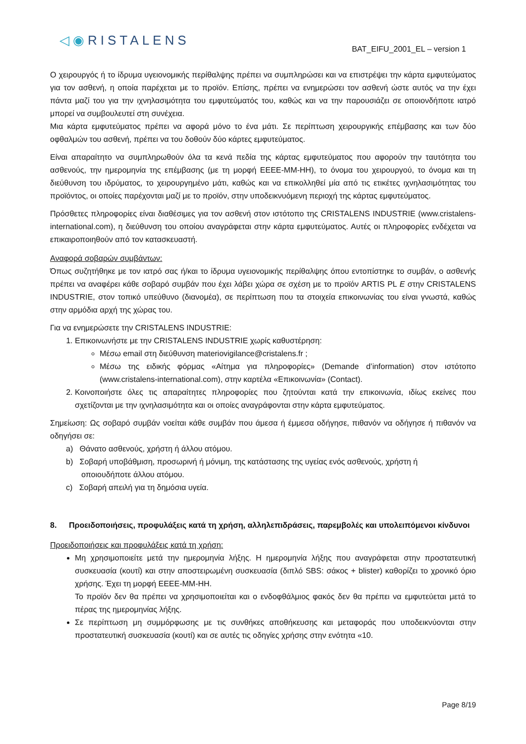◁◉RISTALENS
BAT_EIFU_2001_EL – version 1
Ο χειρουργός ή το ίδρυμα υγειονομικής περίθαλψης πρέπει να συμπληρώσει και να επιστρέψει την κάρτα εμφυτεύματος για τον ασθενή, η οποία παρέχεται με το προϊόν. Επίσης, πρέπει να ενημερώσει τον ασθενή ώστε αυτός να την έχει πάντα μαζί του για την ιχνηλασιμότητα του εμφυτεύματός του, καθώς και να την παρουσιάζει σε οποιονδήποτε ιατρό μπορεί να συμβουλευτεί στη συνέχεια.
Μια κάρτα εμφυτεύματος πρέπει να αφορά μόνο το ένα μάτι. Σε περίπτωση χειρουργικής επέμβασης και των δύο οφθαλμών του ασθενή, πρέπει να του δοθούν δύο κάρτες εμφυτεύματος.
Είναι απαραίτητο να συμπληρωθούν όλα τα κενά πεδία της κάρτας εμφυτεύματος που αφορούν την ταυτότητα του ασθενούς, την ημερομηνία της επέμβασης (με τη μορφή ΕΕΕΕ-ΜΜ-ΗΗ), το όνομα του χειρουργού, το όνομα και τη διεύθυνση του ιδρύματος, το χειρουργημένο μάτι, καθώς και να επικολληθεί μία από τις ετικέτες ιχνηλασιμότητας του προϊόντος, οι οποίες παρέχονται μαζί με το προϊόν, στην υποδεικνυόμενη περιοχή της κάρτας εμφυτεύματος.
Πρόσθετες πληροφορίες είναι διαθέσιμες για τον ασθενή στον ιστότοπο της CRISTALENS INDUSTRIE (www.cristalens-international.com), η διεύθυνση του οποίου αναγράφεται στην κάρτα εμφυτεύματος. Αυτές οι πληροφορίες ενδέχεται να επικαιροποιηθούν από τον κατασκευαστή.
Αναφορά σοβαρών συμβάντων:
Όπως συζητήθηκε με τον ιατρό σας ή/και το ίδρυμα υγειονομικής περίθαλψης όπου εντοπίστηκε το συμβάν, ο ασθενής πρέπει να αναφέρει κάθε σοβαρό συμβάν που έχει λάβει χώρα σε σχέση με το προϊόν ARTIS PL E στην CRISTALENS INDUSTRIE, στον τοπικό υπεύθυνο (διανομέα), σε περίπτωση που τα στοιχεία επικοινωνίας του είναι γνωστά, καθώς στην αρμόδια αρχή της χώρας του.
Για να ενημερώσετε την CRISTALENS INDUSTRIE:
1. Επικοινωνήστε με την CRISTALENS INDUSTRIE χωρίς καθυστέρηση:
Μέσω email στη διεύθυνση materiovigilance@cristalens.fr ;
Μέσω της ειδικής φόρμας «Αίτημα για πληροφορίες» (Demande d’information) στον ιστότοπο (www.cristalens-international.com), στην καρτέλα «Επικοινωνία» (Contact).
2. Κοινοποιήστε όλες τις απαραίτητες πληροφορίες που ζητούνται κατά την επικοινωνία, ιδίως εκείνες που σχετίζονται με την ιχνηλασιμότητα και οι οποίες αναγράφονται στην κάρτα εμφυτεύματος.
Σημείωση: Ως σοβαρό συμβάν νοείται κάθε συμβάν που άμεσα ή έμμεσα οδήγησε, πιθανόν να οδήγησε ή πιθανόν να οδηγήσει σε:
a) Θάνατο ασθενούς, χρήστη ή άλλου ατόμου.
b) Σοβαρή υποβάθμιση, προσωρινή ή μόνιμη, της κατάστασης της υγείας ενός ασθενούς, χρήστη ή
οποιουδήποτε άλλου ατόμου.
c) Σοβαρή απειλή για τη δημόσια υγεία.
8. Προειδοποιήσεις, προφυλάξεις κατά τη χρήση, αλληλεπιδράσεις, παρεμβολές και υπολειπόμενοι κίνδυνοι
Προειδοποιήσεις και προφυλάξεις κατά τη χρήση:
Μη χρησιμοποιείτε μετά την ημερομηνία λήξης. Η ημερομηνία λήξης που αναγράφεται στην προστατευτική συσκευασία (κουτί) και στην αποστειρωμένη συσκευασία (διπλό SBS: σάκος + blister) καθορίζει το χρονικό όριο χρήσης. Έχει τη μορφή ΕΕΕΕ-ΜΜ-ΗΗ.
Το προϊόν δεν θα πρέπει να χρησιμοποιείται και ο ενδοφθάλμιος φακός δεν θα πρέπει να εμφυτεύεται μετά το πέρας της ημερομηνίας λήξης.
Σε περίπτωση μη συμμόρφωσης με τις συνθήκες αποθήκευσης και μεταφοράς που υποδεικνύονται στην προστατευτική συσκευασία (κουτί) και σε αυτές τις οδηγίες χρήσης στην ενότητα «10.
Page 8/19